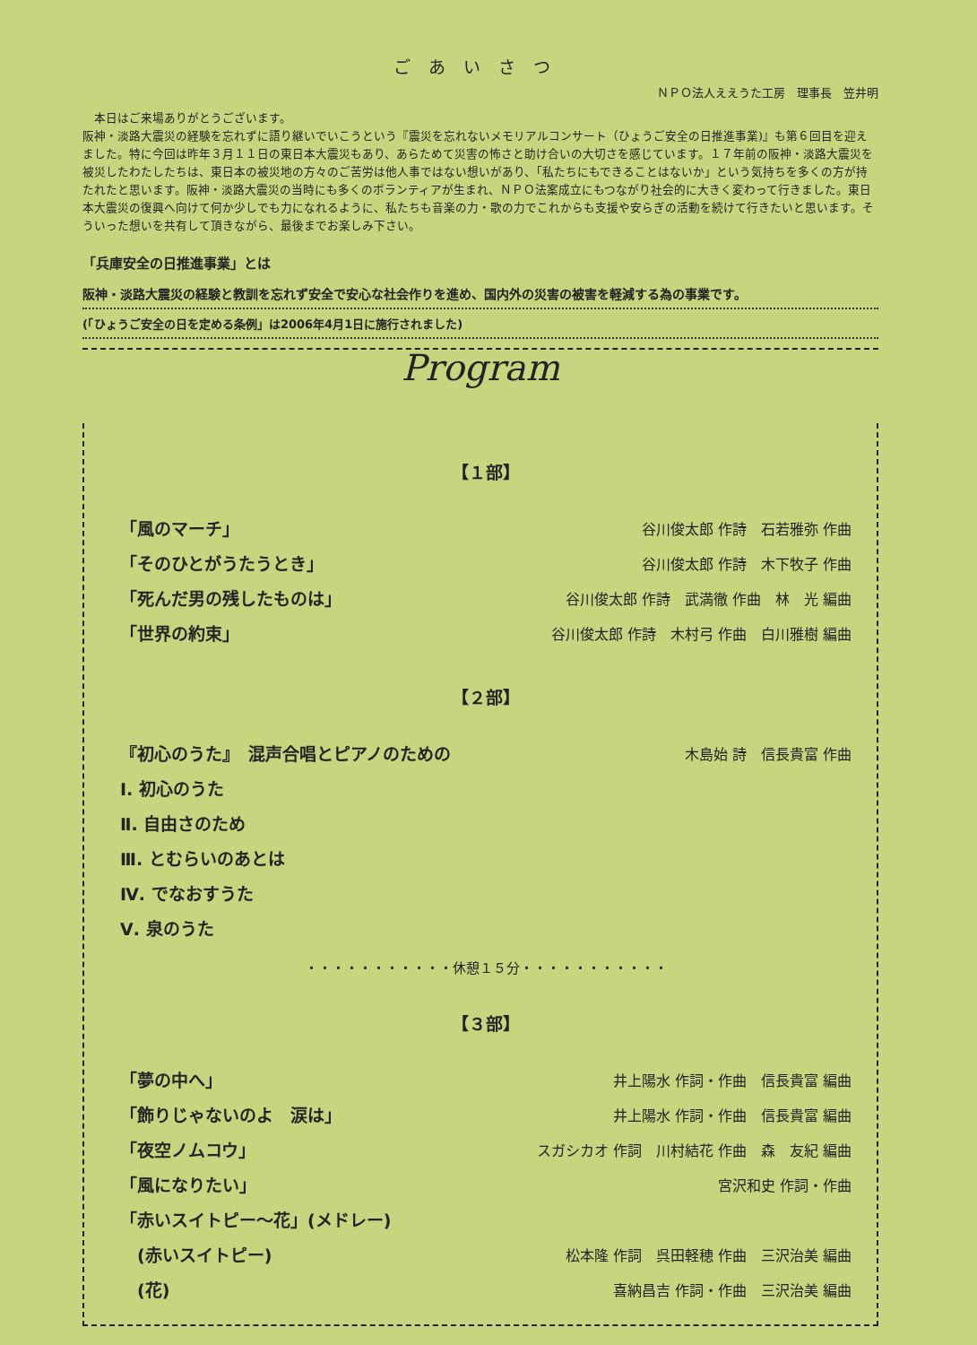ごあいさつ
ＮＰＯ法人ええうた工房　理事長　笠井明
　本日はご来場ありがとうございます。
阪神・淡路大震災の経験を忘れずに語り継いでいこうという『震災を忘れないメモリアルコンサート（ひょうご安全の日推進事業)』も第６回目を迎えました。特に今回は昨年３月１１日の東日本大震災もあり、あらためて災害の怖さと助け合いの大切さを感じています。１７年前の阪神・淡路大震災を被災したわたしたちは、東日本の被災地の方々のご苦労は他人事ではない想いがあり、「私たちにもできることはないか」という気持ちを多くの方が持たれたと思います。阪神・淡路大震災の当時にも多くのボランティアが生まれ、ＮＰＯ法案成立にもつながり社会的に大きく変わって行きました。東日本大震災の復興へ向けて何か少しでも力になれるように、私たちも音楽の力・歌の力でこれからも支援や安らぎの活動を続けて行きたいと思います。そういった想いを共有して頂きながら、最後までお楽しみ下さい。
「兵庫安全の日推進事業」とは
阪神・淡路大震災の経験と教訓を忘れず安全で安心な社会作りを進め、国内外の災害の被害を軽減する為の事業です。
(「ひょうご安全の日を定める条例」は2006年4月1日に施行されました)
Program
【１部】
「風のマーチ」 谷川俊太郎 作詩　石若雅弥 作曲
「そのひとがうたうとき」 谷川俊太郎 作詩　木下牧子 作曲
「死んだ男の残したものは」 谷川俊太郎 作詩　武満徹 作曲　林　光 編曲
「世界の約束」 谷川俊太郎 作詩　木村弓 作曲　白川雅樹 編曲
【２部】
『初心のうた』　混声合唱とピアノのための 木島始 詩　信長貴富 作曲
Ⅰ. 初心のうた
Ⅱ. 自由さのため
Ⅲ. とむらいのあとは
Ⅳ. でなおすうた
Ⅴ. 泉のうた
・・・・・・・・・・・休憩１５分・・・・・・・・・・・
【３部】
「夢の中へ」 井上陽水 作詞・作曲　信長貴富 編曲
「飾りじゃないのよ　涙は」 井上陽水 作詞・作曲　信長貴富 編曲
「夜空ノムコウ」 スガシカオ 作詞　川村結花 作曲　森　友紀 編曲
「風になりたい」 宮沢和史 作詞・作曲
「赤いスイトピー〜花」(メドレー)
　(赤いスイトピー) 松本隆 作詞　呉田軽穂 作曲　三沢治美 編曲
　(花) 喜納昌吉 作詞・作曲　三沢治美 編曲